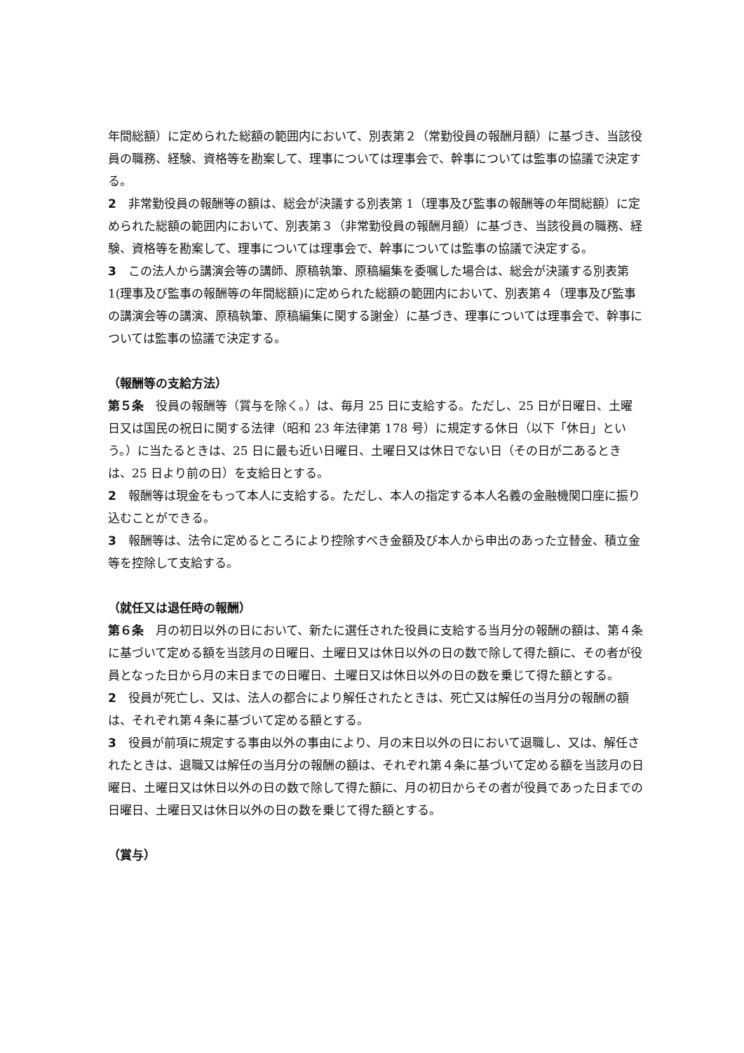年間総額）に定められた総額の範囲内において、別表第２（常勤役員の報酬月額）に基づき、当該役員の職務、経験、資格等を勘案して、理事については理事会で、幹事については監事の協議で決定する。
2　非常勤役員の報酬等の額は、総会が決議する別表第 1（理事及び監事の報酬等の年間総額）に定められた総額の範囲内において、別表第３（非常勤役員の報酬月額）に基づき、当該役員の職務、経験、資格等を勘案して、理事については理事会で、幹事については監事の協議で決定する。
3　この法人から講演会等の講師、原稿執筆、原稿編集を委嘱した場合は、総会が決議する別表第1(理事及び監事の報酬等の年間総額)に定められた総額の範囲内において、別表第４（理事及び監事の講演会等の講演、原稿執筆、原稿編集に関する謝金）に基づき、理事については理事会で、幹事については監事の協議で決定する。
（報酬等の支給方法）
第５条　役員の報酬等（賞与を除く。）は、毎月 25 日に支給する。ただし、25 日が日曜日、土曜日又は国民の祝日に関する法律（昭和 23 年法律第 178 号）に規定する休日（以下「休日」という。）に当たるときは、25 日に最も近い日曜日、土曜日又は休日でない日（その日が二あるときは、25 日より前の日）を支給日とする。
2　報酬等は現金をもって本人に支給する。ただし、本人の指定する本人名義の金融機関口座に振り込むことができる。
3　報酬等は、法令に定めるところにより控除すべき金額及び本人から申出のあった立替金、積立金等を控除して支給する。
（就任又は退任時の報酬）
第６条　月の初日以外の日において、新たに選任された役員に支給する当月分の報酬の額は、第４条に基づいて定める額を当該月の日曜日、土曜日又は休日以外の日の数で除して得た額に、その者が役員となった日から月の末日までの日曜日、土曜日又は休日以外の日の数を乗じて得た額とする。
2　役員が死亡し、又は、法人の都合により解任されたときは、死亡又は解任の当月分の報酬の額は、それぞれ第４条に基づいて定める額とする。
3　役員が前項に規定する事由以外の事由により、月の末日以外の日において退職し、又は、解任されたときは、退職又は解任の当月分の報酬の額は、それぞれ第４条に基づいて定める額を当該月の日曜日、土曜日又は休日以外の日の数で除して得た額に、月の初日からその者が役員であった日までの日曜日、土曜日又は休日以外の日の数を乗じて得た額とする。
（賞与）